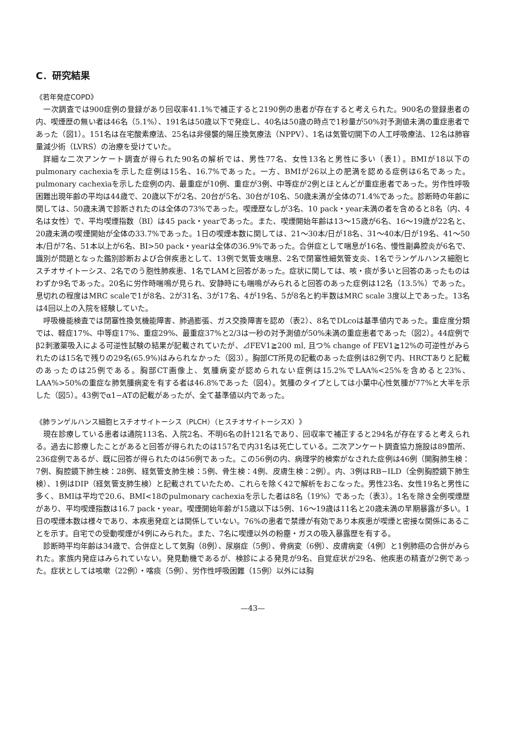C．研究結果
《若年発症COPD》
一次調査では900症例の登録があり回収率41.1%で補正すると2190例の患者が存在すると考えられた。900名の登録患者の内、喫煙歴の無い者は46名（5.1%）、191名は50歳以下で発症し、40名は50歳の時点で1秒量が50%対予測値未満の重症患者であった（図1）。151名は在宅酸素療法、25名は非侵襲的陽圧換気療法（NPPV）、1名は気管切開下の人工呼吸療法、12名は肺容量減少術（LVRS）の治療を受けていた。
詳細な二次アンケート調査が得られた90名の解析では、男性77名、女性13名と男性に多い（表1）。BMIが18以下のpulmonary cachexiaを示した症例は15名、16.7%であった。一方、BMIが26以上の肥満を認める症例は6名であった。pulmonary cachexiaを示した症例の内、最重症が10例、重症が3例、中等症が2例とほとんどが重症患者であった。労作性呼吸困難出現年齢の平均は44歳で、20歳以下が2名、20台が5名、30台が10名、50歳未満が全体の71.4%であった。診断時の年齢に関しては、50歳未満で診断されたのは全体の73%であった。喫煙歴なしが3名、10 pack・year未満の者を含めると8名（内、4名は女性）で、平均喫煙指数（BI）は45 pack・yearであった。また、喫煙開始年齢は13〜15歳が6名、16〜19歳が22名と、20歳未満の喫煙開始が全体の33.7%であった。1日の喫煙本数に関しては、21〜30本/日が18名、31〜40本/日が19名、41〜50本/日が7名、51本以上が6名、BI>50 pack・yearは全体の36.9%であった。合併症として喘息が16名、慢性副鼻腔炎が6名で、識別が問題となった鑑別診断および合併疾患として、13例で気管支喘息、2名で閉塞性細気管支炎、1名でランゲルハンス細胞ヒスチオサイトーシス、2名でのう胞性肺疾患、1名でLAMと回答があった。症状に関しては、咳・痰が多いと回答のあったものはわずか9名であった。20名に労作時喘鳴が見られ、安静時にも喘鳴がみられると回答のあった症例は12名（13.5%）であった。息切れの程度はMRC scaleで1が8名、2が31名、3が17名、4が19名、5が8名と約半数はMRC scale 3度以上であった。13名は4回以上の入院を経験していた。
呼吸機能検査では閉塞性換気機能障害、肺過膨張、ガス交換障害を認め（表2）、8名でDLcoは基準値内であった。重症度分類では、軽症17%、中等症17%、重症29%、最重症37%と2/3は一秒の対予測値が50%未満の重症患者であった（図2）。44症例でβ2刺激薬吸入による可逆性試験の結果が記載されていたが、⊿FEV1≧200 ml, 且つ% change of FEV1≧12%の可逆性がみられたのは15名で残りの29名(65.9%)はみられなかった（図3）。胸部CT所見の記載のあった症例は82例で内、HRCTありと記載のあったのは25例である。胸部CT画像上、気腫病変が認められない症例は15.2%でLAA%<25%を含めると23%、LAA%>50%の重症な肺気腫病変を有する者は46.8%であった（図4）。気腫のタイプとしては小葉中心性気腫が77%と大半を示した（図5）。43例でα1−ATの記載があったが、全て基準値以内であった。
《肺ランゲルハンス細胞ヒスチオサイトーシス（PLCH）（ヒスチオサイトーシスX）》
現在診療している患者は通院113名、入院2名、不明6名の計121名であり、回収率で補正すると294名が存在すると考えられる。過去に診療したことがあると回答が得られたのは157名で内31名は死亡している。二次アンケート調査協力施設は89箇所、236症例であるが、既に回答が得られたのは56例であった。この56例の内、病理学的検索がなされた症例は46例（開胸肺生検：7例、胸腔鏡下肺生検：28例、経気管支肺生検：5例、骨生検：4例、皮膚生検：2例）。内、3例はRB−ILD（全例胸腔鏡下肺生検）、1例はDIP（経気管支肺生検）と記載されていたため、これらを除く42で解析をおこなった。男性23名、女性19名と男性に多く、BMIは平均で20.6、BMI<18のpulmonary cachexiaを示した者は8名（19%）であった（表3）。1名を除き全例喫煙歴があり、平均喫煙指数は16.7 pack・year。喫煙開始年齢が15歳以下は5例、16〜19歳は11名と20歳未満の早期暴露が多い。1日の喫煙本数は様々であり、本疾患発症とは関係していない。76%の患者で禁煙が有効であり本疾患が喫煙と密接な関係にあることを示す。自宅での受動喫煙が4例にみられた。また、7名に喫煙以外の粉塵・ガスの吸入暴露歴を有する。
診断時平均年齢は34歳で、合併症として気胸（8例）、尿崩症（5例）、骨病変（6例）、皮膚病変（4例）と1例肺癌の合併がみられた。家族内発症はみられていない。発見動機であるが、検診による発見が9名、自覚症状が29名、他疾患の精査が2例であった。症状としては咳嗽（22例）・喀痰（5例）、労作性呼吸困難（15例）以外には胸
—43—